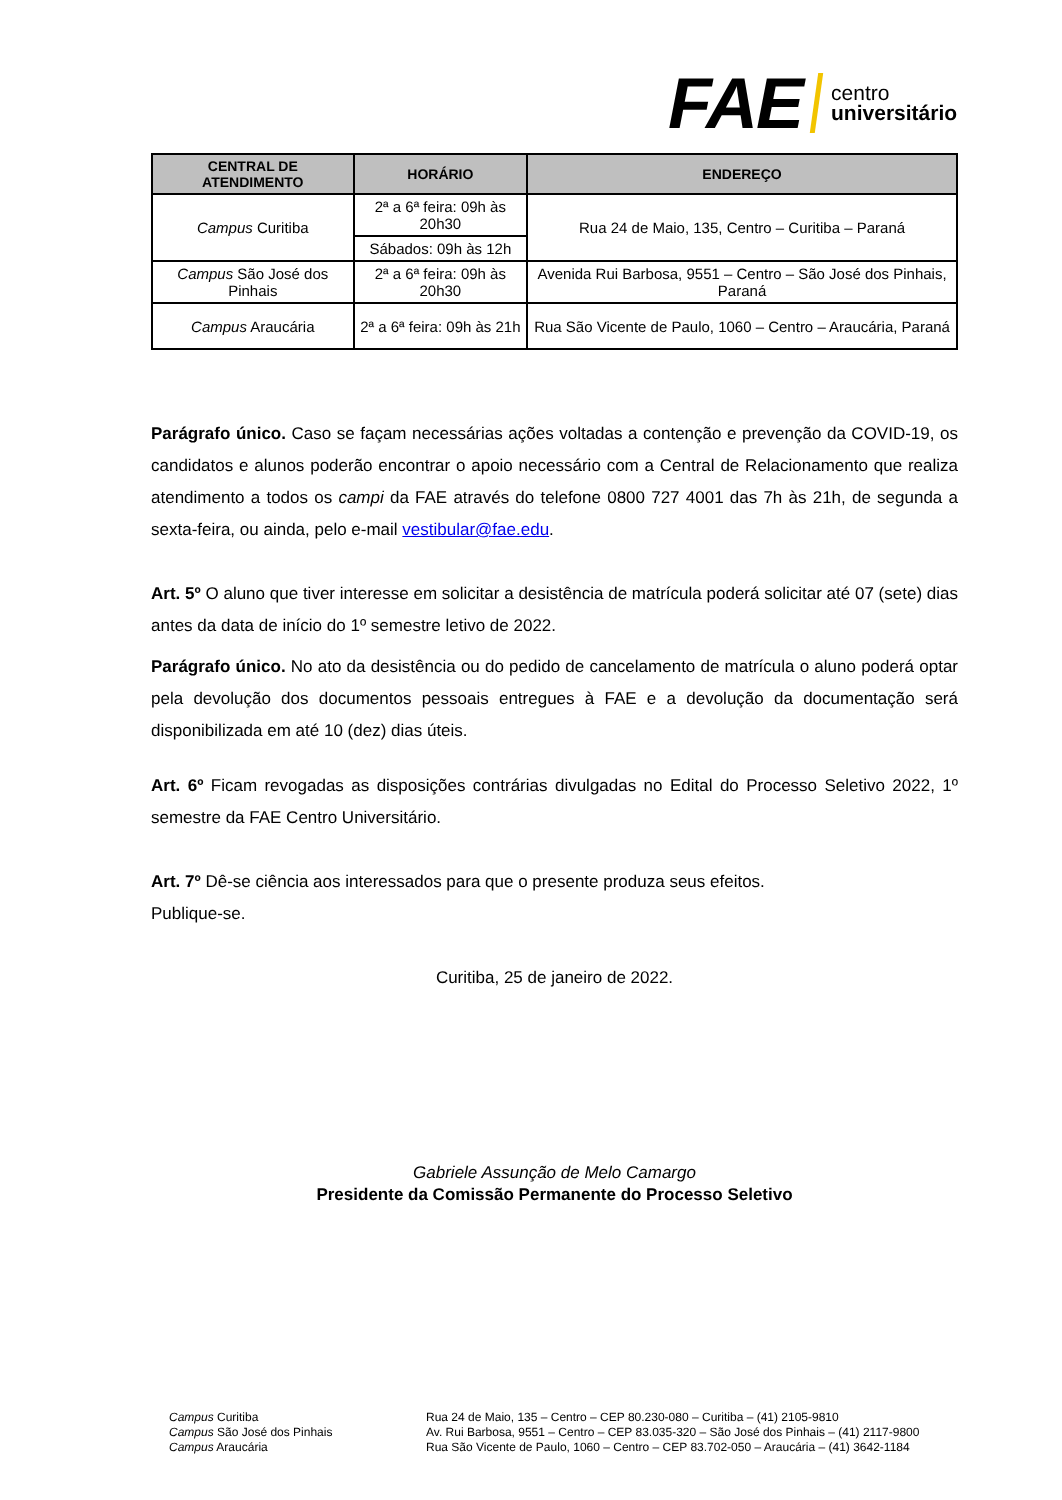FAE centro
universitário
| CENTRAL DE ATENDIMENTO | HORÁRIO | ENDEREÇO |
| --- | --- | --- |
| Campus Curitiba | 2ª a 6ª feira: 09h às 20h30 | Rua 24 de Maio, 135, Centro – Curitiba – Paraná |
| | Sábados: 09h às 12h | |
| Campus São José dos Pinhais | 2ª a 6ª feira: 09h às 20h30 | Avenida Rui Barbosa, 9551 – Centro – São José dos Pinhais, Paraná |
| Campus Araucária | 2ª a 6ª feira: 09h às 21h | Rua São Vicente de Paulo, 1060 – Centro – Araucária, Paraná |
Parágrafo único. Caso se façam necessárias ações voltadas a contenção e prevenção da COVID-19, os candidatos e alunos poderão encontrar o apoio necessário com a Central de Relacionamento que realiza atendimento a todos os campi da FAE através do telefone 0800 727 4001 das 7h às 21h, de segunda a sexta-feira, ou ainda, pelo e-mail vestibular@fae.edu.
Art. 5º O aluno que tiver interesse em solicitar a desistência de matrícula poderá solicitar até 07 (sete) dias antes da data de início do 1º semestre letivo de 2022.
Parágrafo único. No ato da desistência ou do pedido de cancelamento de matrícula o aluno poderá optar pela devolução dos documentos pessoais entregues à FAE e a devolução da documentação será disponibilizada em até 10 (dez) dias úteis.
Art. 6º Ficam revogadas as disposições contrárias divulgadas no Edital do Processo Seletivo 2022, 1º semestre da FAE Centro Universitário.
Art. 7º Dê-se ciência aos interessados para que o presente produza seus efeitos.
Publique-se.
Curitiba, 25 de janeiro de 2022.
Gabriele Assunção de Melo Camargo
Presidente da Comissão Permanente do Processo Seletivo
Campus Curitiba
Campus São José dos Pinhais
Campus Araucária
Rua 24 de Maio, 135 – Centro – CEP 80.230-080 – Curitiba – (41) 2105-9810
Av. Rui Barbosa, 9551 – Centro – CEP 83.035-320 – São José dos Pinhais – (41) 2117-9800
Rua São Vicente de Paulo, 1060 – Centro – CEP 83.702-050 – Araucária – (41) 3642-1184